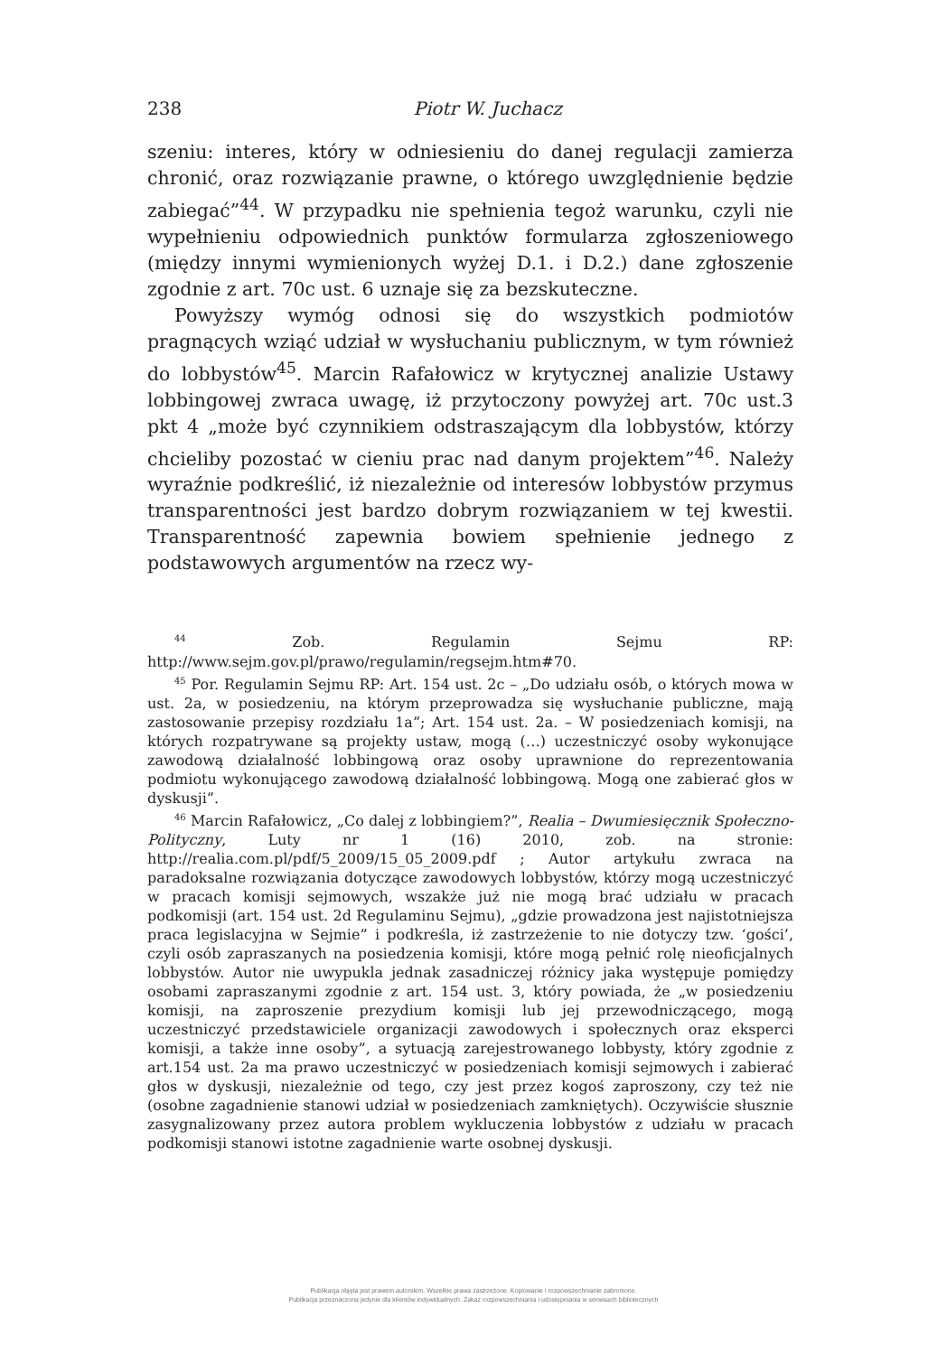238 Piotr W. Juchacz
szeniu: interes, który w odniesieniu do danej regulacji zamierza chronić, oraz rozwiązanie prawne, o którego uwzględnienie będzie zabiegać”<sup>44</sup>. W przypadku nie spełnienia tegoż warunku, czyli nie wypełnieniu odpowiednich punktów formularza zgłoszeniowego (między innymi wymienionych wyżej D.1. i D.2.) dane zgłoszenie zgodnie z art. 70c ust. 6 uznaje się za bezskuteczne.
Powyższy wymóg odnosi się do wszystkich podmiotów pragnących wziąć udział w wysłuchaniu publicznym, w tym również do lobbystów<sup>45</sup>. Marcin Rafałowicz w krytycznej analizie Ustawy lobbingowej zwraca uwagę, iż przytoczony powyżej art. 70c ust.3 pkt 4 „może być czynnikiem odstraszającym dla lobbystów, którzy chcieliby pozostać w cieniu prac nad danym projektem”<sup>46</sup>. Należy wyraźnie podkreślić, iż niezależnie od interesów lobbystów przymus transparentności jest bardzo dobrym rozwiązaniem w tej kwestii. Transparentność zapewnia bowiem spełnienie jednego z podstawowych argumentów na rzecz wy-
<sup>44</sup> Zob. Regulamin Sejmu RP: http://www.sejm.gov.pl/prawo/regulamin/regsejm.htm#70.
<sup>45</sup> Por. Regulamin Sejmu RP: Art. 154 ust. 2c – „Do udziału osób, o których mowa w ust. 2a, w posiedzeniu, na którym przeprowadza się wysłuchanie publiczne, mają zastosowanie przepisy rozdziału 1a”; Art. 154 ust. 2a. – W posiedzeniach komisji, na których rozpatrywane są projekty ustaw, mogą (…) uczestniczyć osoby wykonujące zawodową działalność lobbingową oraz osoby uprawnione do reprezentowania podmiotu wykonującego zawodową działalność lobbingową. Mogą one zabierać głos w dyskusji”.
<sup>46</sup> Marcin Rafałowicz, „Co dalej z lobbingiem?”, Realia – Dwumiesięcznik Społeczno-Polityczny, Luty nr 1 (16) 2010, zob. na stronie: http://realia.com.pl/pdf/5_2009/15_05_2009.pdf ; Autor artykułu zwraca na paradoksalne rozwiązania dotyczące zawodowych lobbystów, którzy mogą uczestniczyć w pracach komisji sejmowych, wszakże już nie mogą brać udziału w pracach podkomisji (art. 154 ust. 2d Regulaminu Sejmu), „gdzie prowadzona jest najistotniejsza praca legislacyjna w Sejmie” i podkreśla, iż zastrzeżenie to nie dotyczy tzw. ‘gości’, czyli osób zapraszanych na posiedzenia komisji, które mogą pełnić rolę nieoficjalnych lobbystów. Autor nie uwypukla jednak zasadniczej różnicy jaka występuje pomiędzy osobami zapraszanymi zgodnie z art. 154 ust. 3, który powiada, że „w posiedzeniu komisji, na zaproszenie prezydium komisji lub jej przewodniczącego, mogą uczestniczyć przedstawiciele organizacji zawodowych i społecznych oraz eksperci komisji, a także inne osoby”, a sytuacją zarejestrowanego lobbysty, który zgodnie z art.154 ust. 2a ma prawo uczestniczyć w posiedzeniach komisji sejmowych i zabierać głos w dyskusji, niezależnie od tego, czy jest przez kogoś zaproszony, czy też nie (osobne zagadnienie stanowi udział w posiedzeniach zamkniętych). Oczywiście słusznie zasygnalizowany przez autora problem wykluczenia lobbystów z udziału w pracach podkomisji stanowi istotne zagadnienie warte osobnej dyskusji.
Publikacja objęta jest prawem autorskim. Wszelkie prawa zastrzeżone. Kopiowanie i rozpowszechnianie zabronione.
Publikacja przeznaczona jedynie dla klientów indywidualnych. Zakaz rozpowszechniania i udostępniania w serwisach bibliotecznych